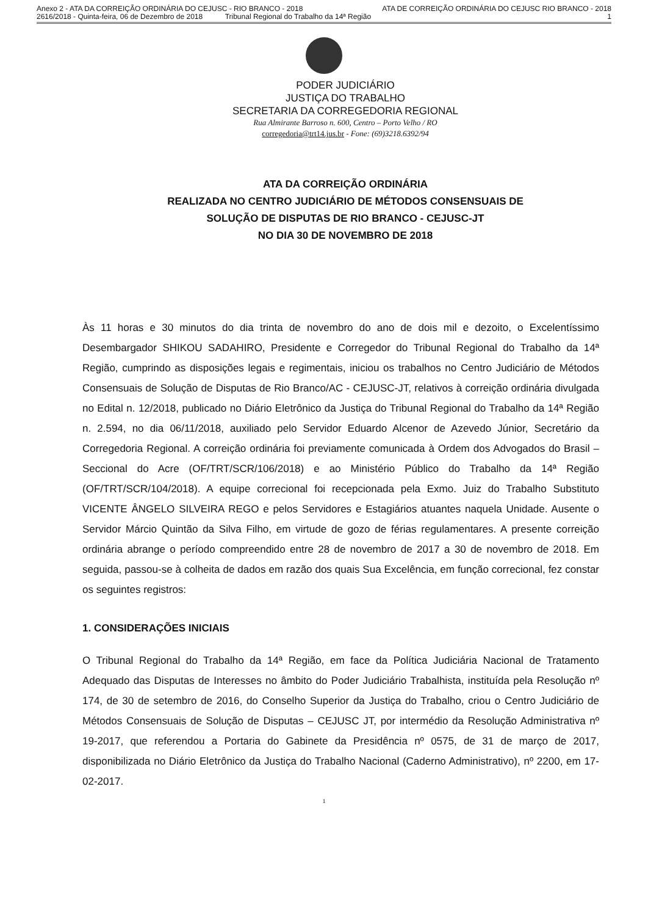Anexo 2 - ATA DA CORREIÇÃO ORDINÁRIA DO CEJUSC - RIO BRANCO - 2018 ATA DE CORREIÇÃO ORDINÁRIA DO CEJUSC RIO BRANCO - 2018
2616/2018 - Quinta-feira, 06 de Dezembro de 2018 Tribunal Regional do Trabalho da 14ª Região 1
PODER JUDICIÁRIO
JUSTIÇA DO TRABALHO
SECRETARIA DA CORREGEDORIA REGIONAL
Rua Almirante Barroso n. 600, Centro – Porto Velho / RO
corregedoria@trt14.jus.br - Fone: (69)3218.6392/94
ATA DA CORREIÇÃO ORDINÁRIA
REALIZADA NO CENTRO JUDICIÁRIO DE MÉTODOS CONSENSUAIS DE
SOLUÇÃO DE DISPUTAS DE RIO BRANCO - CEJUSC-JT
NO DIA 30 DE NOVEMBRO DE 2018
Às 11 horas e 30 minutos do dia trinta de novembro do ano de dois mil e dezoito, o Excelentíssimo Desembargador SHIKOU SADAHIRO, Presidente e Corregedor do Tribunal Regional do Trabalho da 14ª Região, cumprindo as disposições legais e regimentais, iniciou os trabalhos no Centro Judiciário de Métodos Consensuais de Solução de Disputas de Rio Branco/AC - CEJUSC-JT, relativos à correição ordinária divulgada no Edital n. 12/2018, publicado no Diário Eletrônico da Justiça do Tribunal Regional do Trabalho da 14ª Região n. 2.594, no dia 06/11/2018, auxiliado pelo Servidor Eduardo Alcenor de Azevedo Júnior, Secretário da Corregedoria Regional. A correição ordinária foi previamente comunicada à Ordem dos Advogados do Brasil – Seccional do Acre (OF/TRT/SCR/106/2018) e ao Ministério Público do Trabalho da 14ª Região (OF/TRT/SCR/104/2018). A equipe correcional foi recepcionada pela Exmo. Juiz do Trabalho Substituto VICENTE ÂNGELO SILVEIRA REGO e pelos Servidores e Estagiários atuantes naquela Unidade. Ausente o Servidor Márcio Quintão da Silva Filho, em virtude de gozo de férias regulamentares. A presente correição ordinária abrange o período compreendido entre 28 de novembro de 2017 a 30 de novembro de 2018. Em seguida, passou-se à colheita de dados em razão dos quais Sua Excelência, em função correcional, fez constar os seguintes registros:
1. CONSIDERAÇÕES INICIAIS
O Tribunal Regional do Trabalho da 14ª Região, em face da Política Judiciária Nacional de Tratamento Adequado das Disputas de Interesses no âmbito do Poder Judiciário Trabalhista, instituída pela Resolução nº 174, de 30 de setembro de 2016, do Conselho Superior da Justiça do Trabalho, criou o Centro Judiciário de Métodos Consensuais de Solução de Disputas – CEJUSC JT, por intermédio da Resolução Administrativa nº 19-2017, que referendou a Portaria do Gabinete da Presidência nº 0575, de 31 de março de 2017, disponibilizada no Diário Eletrônico da Justiça do Trabalho Nacional (Caderno Administrativo), nº 2200, em 17-02-2017.
1